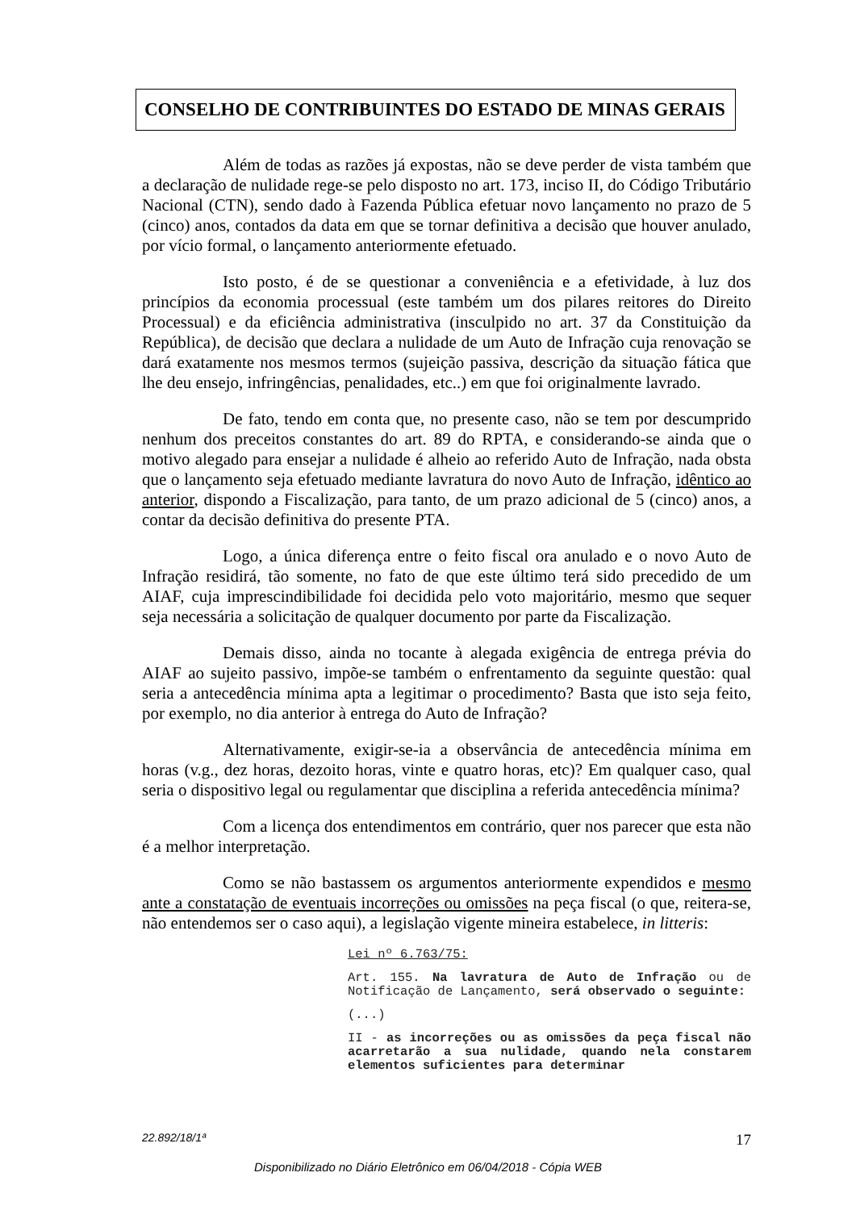CONSELHO DE CONTRIBUINTES DO ESTADO DE MINAS GERAIS
Além de todas as razões já expostas, não se deve perder de vista também que a declaração de nulidade rege-se pelo disposto no art. 173, inciso II, do Código Tributário Nacional (CTN), sendo dado à Fazenda Pública efetuar novo lançamento no prazo de 5 (cinco) anos, contados da data em que se tornar definitiva a decisão que houver anulado, por vício formal, o lançamento anteriormente efetuado.
Isto posto, é de se questionar a conveniência e a efetividade, à luz dos princípios da economia processual (este também um dos pilares reitores do Direito Processual) e da eficiência administrativa (insculpido no art. 37 da Constituição da República), de decisão que declara a nulidade de um Auto de Infração cuja renovação se dará exatamente nos mesmos termos (sujeição passiva, descrição da situação fática que lhe deu ensejo, infringências, penalidades, etc..) em que foi originalmente lavrado.
De fato, tendo em conta que, no presente caso, não se tem por descumprido nenhum dos preceitos constantes do art. 89 do RPTA, e considerando-se ainda que o motivo alegado para ensejar a nulidade é alheio ao referido Auto de Infração, nada obsta que o lançamento seja efetuado mediante lavratura do novo Auto de Infração, idêntico ao anterior, dispondo a Fiscalização, para tanto, de um prazo adicional de 5 (cinco) anos, a contar da decisão definitiva do presente PTA.
Logo, a única diferença entre o feito fiscal ora anulado e o novo Auto de Infração residirá, tão somente, no fato de que este último terá sido precedido de um AIAF, cuja imprescindibilidade foi decidida pelo voto majoritário, mesmo que sequer seja necessária a solicitação de qualquer documento por parte da Fiscalização.
Demais disso, ainda no tocante à alegada exigência de entrega prévia do AIAF ao sujeito passivo, impõe-se também o enfrentamento da seguinte questão: qual seria a antecedência mínima apta a legitimar o procedimento? Basta que isto seja feito, por exemplo, no dia anterior à entrega do Auto de Infração?
Alternativamente, exigir-se-ia a observância de antecedência mínima em horas (v.g., dez horas, dezoito horas, vinte e quatro horas, etc)? Em qualquer caso, qual seria o dispositivo legal ou regulamentar que disciplina a referida antecedência mínima?
Com a licença dos entendimentos em contrário, quer nos parecer que esta não é a melhor interpretação.
Como se não bastassem os argumentos anteriormente expendidos e mesmo ante a constatação de eventuais incorreções ou omissões na peça fiscal (o que, reitera-se, não entendemos ser o caso aqui), a legislação vigente mineira estabelece, in litteris:
Lei nº 6.763/75:
Art. 155. Na lavratura de Auto de Infração ou de Notificação de Lançamento, será observado o seguinte:
(...)
II - as incorreções ou as omissões da peça fiscal não acarretarão a sua nulidade, quando nela constarem elementos suficientes para determinar
22.892/18/1ª 17
Disponibilizado no Diário Eletrônico em 06/04/2018 - Cópia WEB